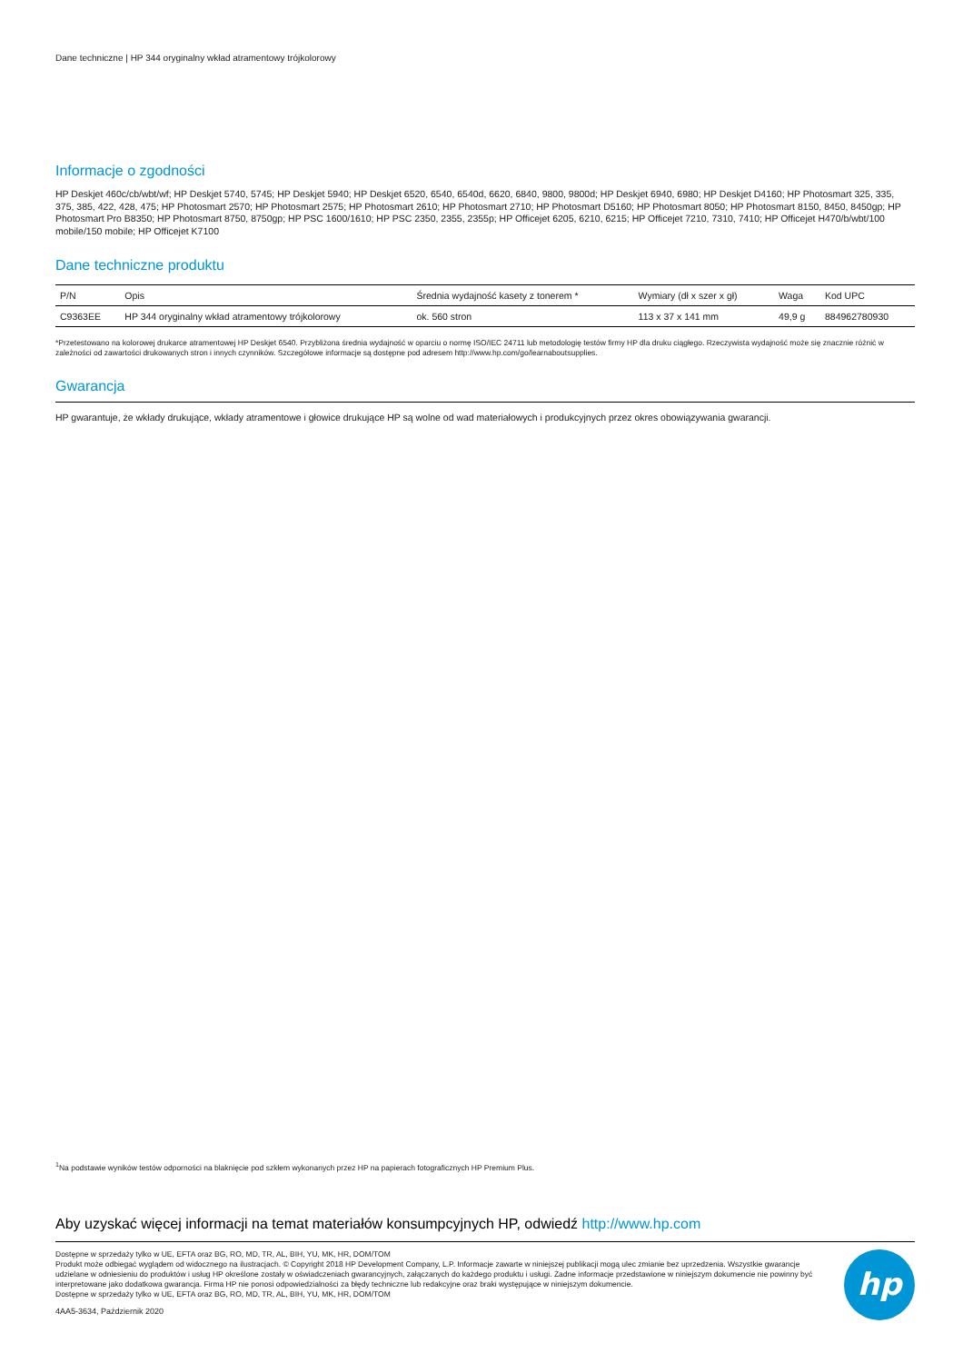Dane techniczne | HP 344 oryginalny wkład atramentowy trójkolorowy
Informacje o zgodności
HP Deskjet 460c/cb/wbt/wf; HP Deskjet 5740, 5745; HP Deskjet 5940; HP Deskjet 6520, 6540, 6540d, 6620, 6840, 9800, 9800d; HP Deskjet 6940, 6980; HP Deskjet D4160; HP Photosmart 325, 335, 375, 385, 422, 428, 475; HP Photosmart 2570; HP Photosmart 2575; HP Photosmart 2610; HP Photosmart 2710; HP Photosmart D5160; HP Photosmart 8050; HP Photosmart 8150, 8450, 8450gp; HP Photosmart Pro B8350; HP Photosmart 8750, 8750gp; HP PSC 1600/1610; HP PSC 2350, 2355, 2355p; HP Officejet 6205, 6210, 6215; HP Officejet 7210, 7310, 7410; HP Officejet H470/b/wbt/100 mobile/150 mobile; HP Officejet K7100
Dane techniczne produktu
| P/N | Opis | Średnia wydajność kasety z tonerem * | Wymiary (dł x szer x gł) | Waga | Kod UPC |
| --- | --- | --- | --- | --- | --- |
| C9363EE | HP 344 oryginalny wkład atramentowy trójkolorowy | ok. 560 stron | 113 x 37 x 141 mm | 49,9 g | 884962780930 |
*Przetestowano na kolorowej drukarce atramentowej HP Deskjet 6540. Przybliżona średnia wydajność w oparciu o normę ISO/IEC 24711 lub metodologię testów firmy HP dla druku ciągłego. Rzeczywista wydajność może się znacznie różnić w zależności od zawartości drukowanych stron i innych czynników. Szczegółowe informacje są dostępne pod adresem http://www.hp.com/go/learnaboutsupplies.
Gwarancja
HP gwarantuje, że wkłady drukujące, wkłady atramentowe i głowice drukujące HP są wolne od wad materiałowych i produkcyjnych przez okres obowiązywania gwarancji.
<sup>1</sup> Na podstawie wyników testów odporności na blaknięcie pod szkłem wykonanych przez HP na papierach fotograficznych HP Premium Plus.
Aby uzyskać więcej informacji na temat materiałów konsumpcyjnych HP, odwiedź http://www.hp.com
Dostępne w sprzedaży tylko w UE, EFTA oraz BG, RO, MD, TR, AL, BIH, YU, MK, HR, DOM/TOM
Produkt może odbiegać wyglądem od widocznego na ilustracjach. © Copyright 2018 HP Development Company, L.P. Informacje zawarte w niniejszej publikacji mogą ulec zmianie bez uprzedzenia. Wszystkie gwarancje udzielane w odniesieniu do produktów i usług HP określone zostały w oświadczeniach gwarancyjnych, załączanych do każdego produktu i usługi. Żadne informacje przedstawione w niniejszym dokumencie nie powinny być interpretowane jako dodatkowa gwarancja. Firma HP nie ponosi odpowiedzialności za błędy techniczne lub redakcyjne oraz braki występujące w niniejszym dokumencie.
Dostępne w sprzedaży tylko w UE, EFTA oraz BG, RO, MD, TR, AL, BIH, YU, MK, HR, DOM/TOM
4AA5-3634, Październik 2020
hp